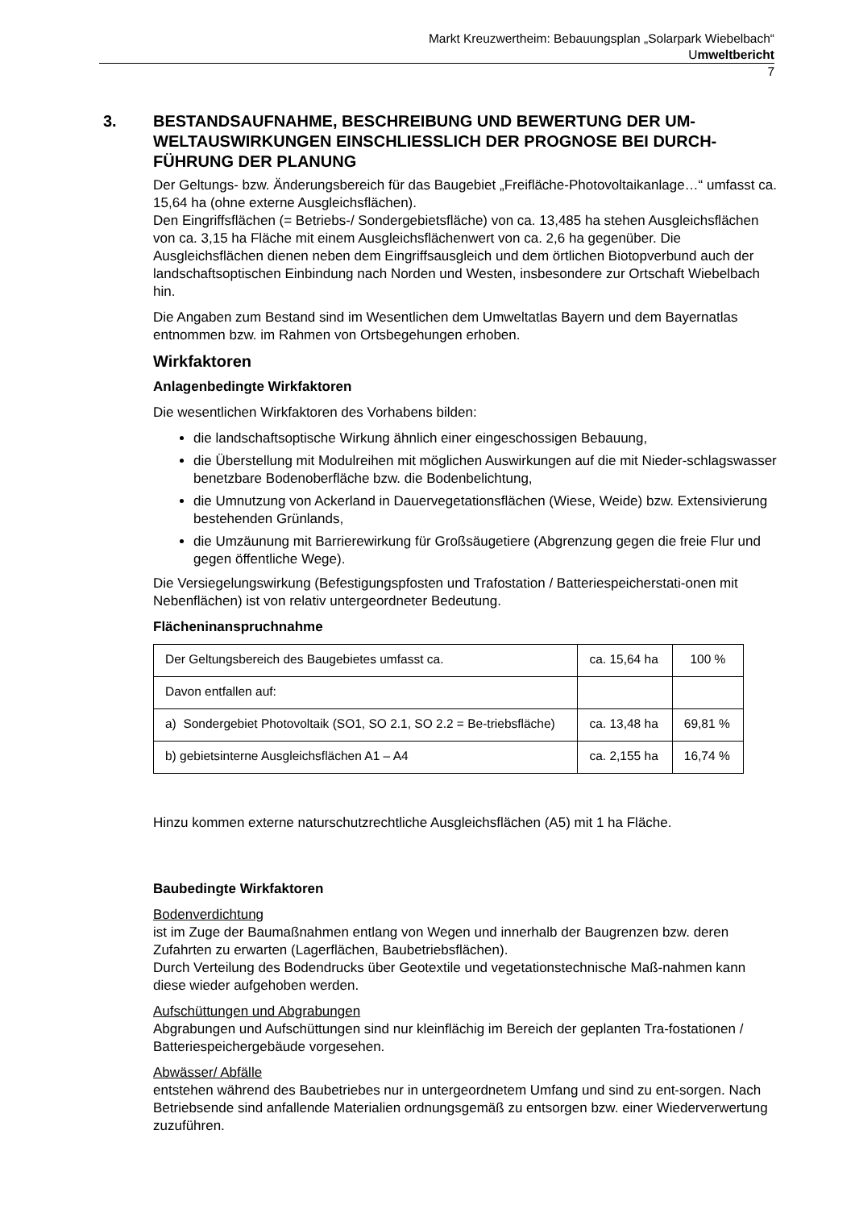Markt Kreuzwertheim: Bebauungsplan „Solarpark Wiebelbach“
Umweltbericht
7
3. BESTANDSAUFNAHME, BESCHREIBUNG UND BEWERTUNG DER UM-WELTAUSWIRKUNGEN EINSCHLIESSLICH DER PROGNOSE BEI DURCH-FÜHRUNG DER PLANUNG
Der Geltungs- bzw. Änderungsbereich für das Baugebiet „Freifläche-Photovoltaikanlage…“ umfasst ca. 15,64 ha (ohne externe Ausgleichsflächen).
Den Eingriffsflächen (= Betriebs-/ Sondergebietsfläche) von ca. 13,485 ha stehen Ausgleichsflächen von ca. 3,15 ha Fläche mit einem Ausgleichsflächenwert von ca. 2,6 ha gegenüber. Die Ausgleichsflächen dienen neben dem Eingriffsausgleich und dem örtlichen Biotopverbund auch der landschaftsoptischen Einbindung nach Norden und Westen, insbesondere zur Ortschaft Wiebelbach hin.
Die Angaben zum Bestand sind im Wesentlichen dem Umweltatlas Bayern und dem Bayernatlas entnommen bzw. im Rahmen von Ortsbegehungen erhoben.
Wirkfaktoren
Anlagenbedingte Wirkfaktoren
Die wesentlichen Wirkfaktoren des Vorhabens bilden:
die landschaftsoptische Wirkung ähnlich einer eingeschossigen Bebauung,
die Überstellung mit Modulreihen mit möglichen Auswirkungen auf die mit Nieder-schlagswasser benetzbare Bodenoberfläche bzw. die Bodenbelichtung,
die Umnutzung von Ackerland in Dauervegetationsflächen (Wiese, Weide) bzw. Extensivierung bestehenden Grünlands,
die Umzäunung mit Barrierewirkung für Großsäugetiere (Abgrenzung gegen die freie Flur und gegen öffentliche Wege).
Die Versiegelungswirkung (Befestigungspfosten und Trafostation / Batteriespeicherstati-onen mit Nebenflächen) ist von relativ untergeordneter Bedeutung.
Flächeninanspruchnahme
| Der Geltungsbereich des Baugebietes umfasst ca. | ca. 15,64 ha | 100 % |
| Davon entfallen auf: | | |
| a) Sondergebiet Photovoltaik (SO1, SO 2.1, SO 2.2 = Be-triebsfläche) | ca. 13,48 ha | 69,81 % |
| b) gebietsinterne Ausgleichsflächen A1 – A4 | ca. 2,155 ha | 16,74 % |
Hinzu kommen externe naturschutzrechtliche Ausgleichsflächen (A5) mit 1 ha Fläche.
Baubedingte Wirkfaktoren
Bodenverdichtung
ist im Zuge der Baumaßnahmen entlang von Wegen und innerhalb der Baugrenzen bzw. deren Zufahrten zu erwarten (Lagerflächen, Baubetriebsflächen).
Durch Verteilung des Bodendrucks über Geotextile und vegetationstechnische Maß-nahmen kann diese wieder aufgehoben werden.
Aufschüttungen und Abgrabungen
Abgrabungen und Aufschüttungen sind nur kleinflächig im Bereich der geplanten Tra-fostationen / Batteriespeichergebäude vorgesehen.
Abwässer/ Abfälle
entstehen während des Baubetriebes nur in untergeordnetem Umfang und sind zu ent-sorgen. Nach Betriebsende sind anfallende Materialien ordnungsgemäß zu entsorgen bzw. einer Wiederverwertung zuzuführen.